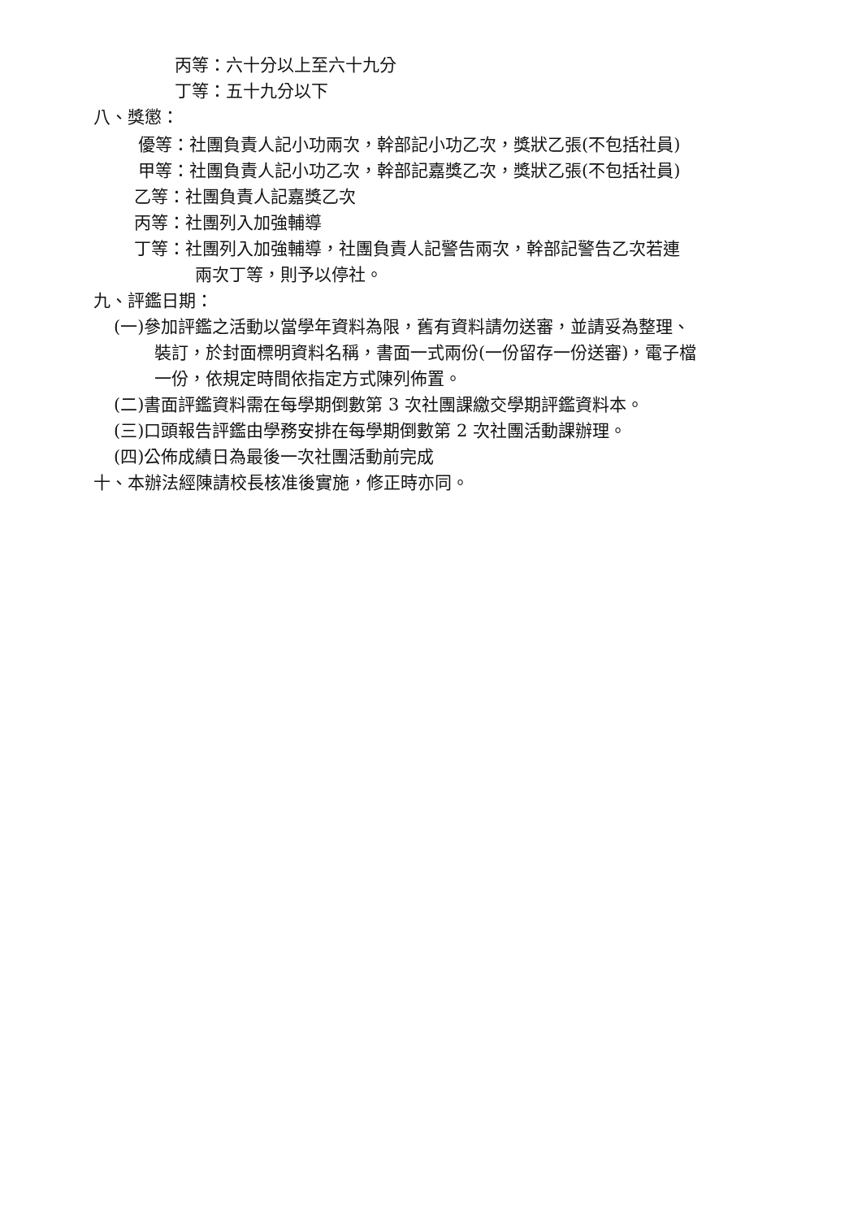丙等：六十分以上至六十九分
丁等：五十九分以下
八、獎懲：
優等：社團負責人記小功兩次，幹部記小功乙次，獎狀乙張(不包括社員)
甲等：社團負責人記小功乙次，幹部記嘉獎乙次，獎狀乙張(不包括社員)
乙等：社團負責人記嘉獎乙次
丙等：社團列入加強輔導
丁等：社團列入加強輔導，社團負責人記警告兩次，幹部記警告乙次若連
兩次丁等，則予以停社。
九、評鑑日期：
(一)參加評鑑之活動以當學年資料為限，舊有資料請勿送審，並請妥為整理、
裝訂，於封面標明資料名稱，書面一式兩份(一份留存一份送審)，電子檔
一份，依規定時間依指定方式陳列佈置。
(二)書面評鑑資料需在每學期倒數第 3 次社團課繳交學期評鑑資料本。
(三)口頭報告評鑑由學務安排在每學期倒數第 2 次社團活動課辦理。
(四)公佈成績日為最後一次社團活動前完成
十、本辦法經陳請校長核准後實施，修正時亦同。